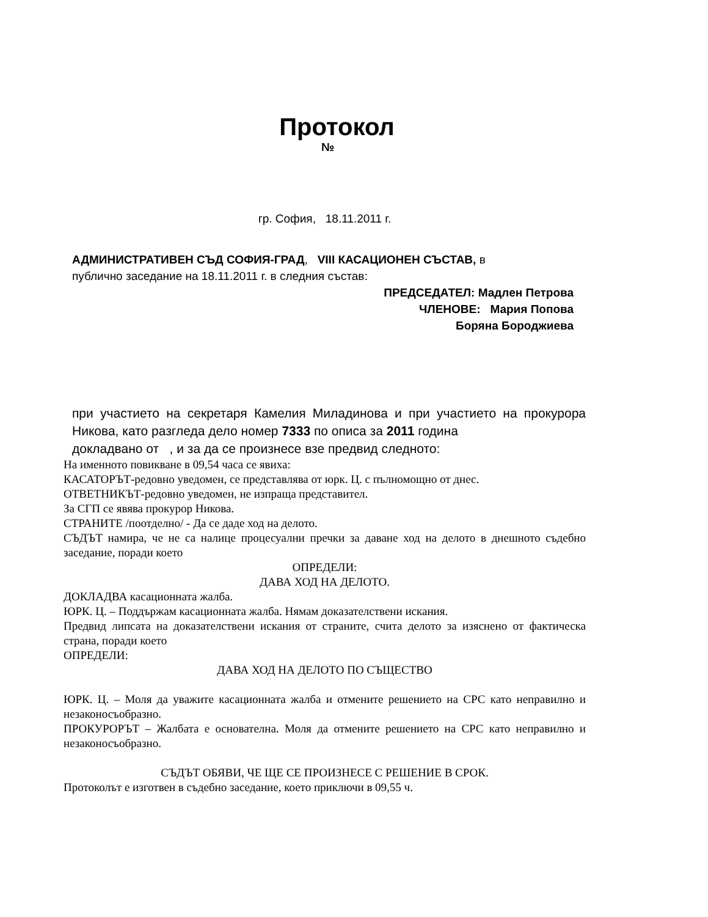Протокол
№
гр. София, 18.11.2011 г.
АДМИНИСТРАТИВЕН СЪД СОФИЯ-ГРАД, VIII КАСАЦИОНЕН СЪСТАВ, в
публично заседание на 18.11.2011 г. в следния състав:
ПРЕДСЕДАТЕЛ: Мадлен Петрова
ЧЛЕНОВЕ: Мария Попова
Боряна Бороджиева
при участието на секретаря Камелия Миладинова и при участието на прокурора Никова, като разгледа дело номер 7333 по описа за 2011 година
докладвано от , и за да се произнесе взе предвид следното:
На именното повикване в 09,54 часа се явиха:
КАСАТОРЪТ-редовно уведомен, се представлява от юрк. Ц. с пълномощно от днес.
ОТВЕТНИКЪТ-редовно уведомен, не изпраща представител.
За СГП се явява прокурор Никова.
СТРАНИТЕ /поотделно/ - Да се даде ход на делото.
СЪДЪТ намира, че не са налице процесуални пречки за даване ход на делото в днешното съдебно заседание, поради което
ОПРЕДЕЛИ:
ДАВА ХОД НА ДЕЛОТО.
ДОКЛАДВА касационната жалба.
ЮРК. Ц. – Поддържам касационната жалба. Нямам доказателствени искания.
Предвид липсата на доказателствени искания от страните, счита делото за изяснено от фактическа страна, поради което
ОПРЕДЕЛИ:
ДАВА ХОД НА ДЕЛОТО ПО СЪЩЕСТВО
ЮРК. Ц. – Моля да уважите касационната жалба и отмените решението на СРС като неправилно и незаконосъобразно.
ПРОКУРОРЪТ – Жалбата е основателна. Моля да отмените решението на СРС като неправилно и незаконосъобразно.
СЪДЪТ ОБЯВИ, ЧЕ ЩЕ СЕ ПРОИЗНЕСЕ С РЕШЕНИЕ В СРОК.
Протоколът е изготвен в съдебно заседание, което приключи в 09,55 ч.